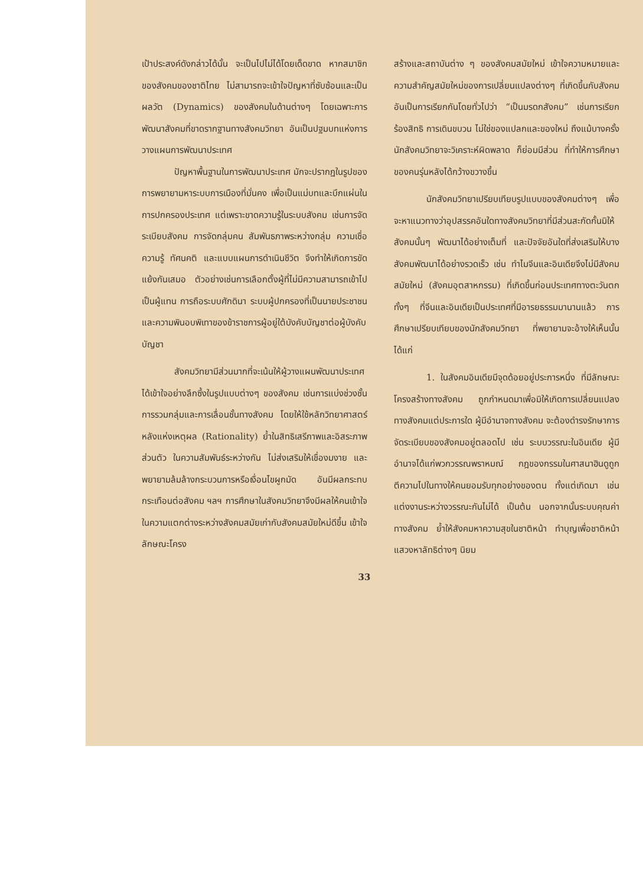เป้าประสงค์ดังกล่าวได้นั้น จะเป็นไปไม่ได้โดยเด็ดขาด หากสมาชิกของสังคมของชาติไทย ไม่สามารถจะเข้าใจปัญหาที่ซับซ้อนและเป็นผลวัต (Dynamics) ของสังคมในด้านต่างๆ โดยเฉพาะการพัฒนาสังคมที่ขาดรากฐานทางสังคมวิทยา อันเป็นปฐมบทแห่งการวางแผนการพัฒนาประเทศ
ปัญหาพื้นฐานในการพัฒนาประเทศ มักจะปรากฏในรูปของการพยายามหาระบบการเมืองที่มั่นคง เพื่อเป็นแม่บทและบึกแผ่นในการปกครองประเทศ แต่เพราะขาดความรู้ในระบบสังคม เช่นการจัดระเบียบสังคม การจัดกลุ่มคน สัมพันธภาพระหว่างกลุ่ม ความเชื่อ ความรู้ ทัศนคติ และแบบแผนการดำเนินชีวิต จึงทำให้เกิดการขัดแย้งกันเสมอ ตัวอย่างเช่นการเลือกตั้งผู้ที่ไม่มีความสามารถเข้าไปเป็นผู้แทน การถือระบบศักดินา ระบบผู้ปกครองที่เป็นนายประชาชน และความพินอบพิเทาของข้าราชการผู้อยู่ใต้บังคับบัญชาต่อผู้บังคับบัญชา
สังคมวิทยามีส่วนมากที่จะเน้นให้ผู้วางแผนพัฒนาประเทศ ได้เข้าใจอย่างลึกซึ้งในรูปแบบต่างๆ ของสังคม เช่นการแบ่งช่วงชั้น การรวมกลุ่มและการเลื่อนชั้นทางสังคม โดยให้ใช้หลักวิทยาศาสตร์ หลังแห่งเหตุผล (Rationality) ย้ำในสิทธิเสรีภาพและอิสระภาพส่วนตัว ในความสัมพันธ์ระหว่างกัน ไม่ส่งเสริมให้เชื่องมงาย และพยายามล้มล้างกระบวนการหรือเงื่อนไขผูกมัด อันมีผลกระทบกระเทือนต่อสังคม ฯลฯ การศึกษาในสังคมวิทยาจึงมีผลให้คนเข้าใจ ในความแตกต่างระหว่างสังคมสมัยเก่ากับสังคมสมัยใหม่ดีขึ้น เข้าใจลักษณะโครง
สร้างและสถาบันต่าง ๆ ของสังคมสมัยใหม่ เข้าใจความหมายและความสำคัญสมัยใหม่ของการเปลี่ยนแปลงต่างๆ ที่เกิดขึ้นกับสังคม อันเป็นการเรียกกันโดยทั่วไปว่า “เป็นมรดกสังคม” เช่นการเรียกร้องสิทธิ การเดินขบวน ไม่ใช่ของแปลกและของใหม่ ถึงแม้บางครั้งนักสังคมวิทยาจะวิเคราะห์ผิดพลาด ก็ย่อมมีส่วน ที่ทำให้การศึกษาของคนรุ่นหลังได้กว้างขวางขึ้น
นักสังคมวิทยาเปรียบเทียบรูปแบบของสังคมต่างๆ เพื่อจะหาแนวทางว่าอุปสรรคอันใดทางสังคมวิทยาที่มีส่วนสะกัดกั้นมิให้สังคมนั้นๆ พัฒนาได้อย่างเต็มที่ และปัจจัยอันใดที่ส่งเสริมให้บางสังคมพัฒนาได้อย่างรวดเร็ว เช่น ทำไมจีนและอินเดียจึงไม่มีสังคมสมัยใหม่ (สังคมอุตสาหกรรม) ที่เกิดขึ้นก่อนประเทศทางตะวันตก ทั้งๆ ที่จีนและอินเดียเป็นประเทศที่มีอารยธรรมมานานแล้ว การศึกษาเปรียบเทียบของนักสังคมวิทยา ที่พยายามจะอ้างให้เห็นนั้นได้แก่
1. ในสังคมอินเดียมีจุดด้อยอยู่ประการหนึ่ง ที่มีลักษณะโครงสร้างทางสังคม ถูกกำหนดมาเพื่อมิให้เกิดการเปลี่ยนแปลงทางสังคมแต่ประการใด ผู้มีอำนาจทางสังคม จะต้องดำรงรักษาการจัดระเบียบของสังคมอยู่ตลอดไป เช่น ระบบวรรณะในอินเดีย ผู้มีอำนาจได้แก่พวกวรรณพราหมณ์ กฎของกรรมในศาสนาฮินดูถูกตีความไปในทางให้คนยอมรับทุกอย่างของตน ทั้งแต่เกิดมา เช่น แต่งงานระหว่างวรรณะกันไม่ได้ เป็นต้น นอกจากนั้นระบบคุณค่าทางสังคม ย้ำให้สังคมหาความสุขในชาติหน้า ทำบุญเพื่อชาติหน้า แสวงหาลัทธิต่างๆ นิยม
33